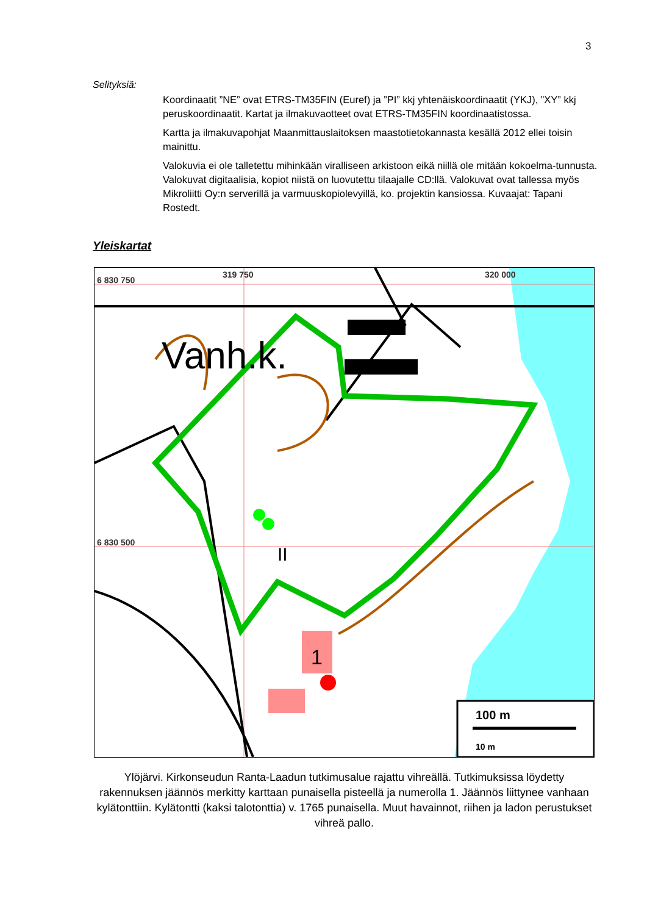3
Selityksiä:
Koordinaatit ”NE” ovat ETRS-TM35FIN (Euref) ja ”PI” kkj yhtenäiskoordinaatit (YKJ), ”XY” kkj peruskoordinaatit. Kartat ja ilmakuvaotteet ovat ETRS-TM35FIN koordinaatistossa.
Kartta ja ilmakuvapohjat Maanmittauslaitoksen maastotietokannasta kesällä 2012 ellei toisin mainittu.
Valokuvia ei ole talletettu mihinkään viralliseen arkistoon eikä niillä ole mitään kokoelma-tunnusta. Valokuvat digitaalisia, kopiot niistä on luovutettu tilaajalle CD:llä. Valokuvat ovat tallessa myös Mikroliitti Oy:n serverillä ja varmuuskopiolevyillä, ko. projektin kansiossa. Kuvaajat: Tapani Rostedt.
Yleiskartat
6 830 750
319 750
320 000
6 830 500
Vanh.k.
II
1
100 m
10 m
Ylöjärvi. Kirkonseudun Ranta-Laadun tutkimusalue rajattu vihreällä. Tutkimuksissa löydetty rakennuksen jäännös merkitty karttaan punaisella pisteellä ja numerolla 1. Jäännös liittynee vanhaan kylätonttiin. Kylätontti (kaksi talotonttia) v. 1765 punaisella. Muut havainnot, riihen ja ladon perustukset vihreä pallo.